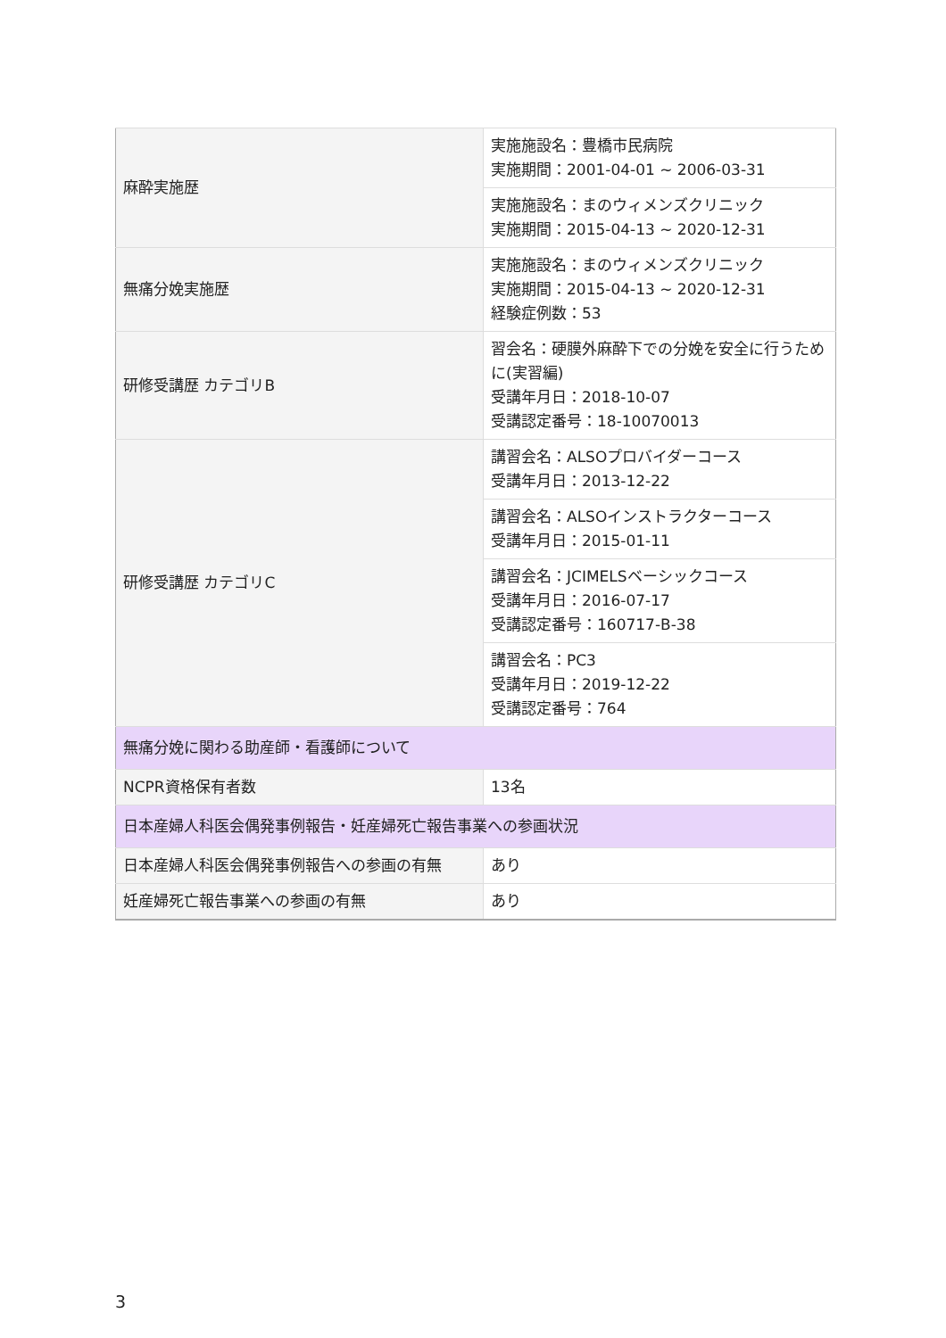| 麻酔実施歴 | 実施施設名：豊橋市民病院 実施期間：2001-04-01 ~ 2006-03-31 |
| | 実施施設名：まのウィメンズクリニック 実施期間：2015-04-13 ~ 2020-12-31 |
| 無痛分娩実施歴 | 実施施設名：まのウィメンズクリニック 実施期間：2015-04-13 ~ 2020-12-31 経験症例数：53 |
| 研修受講歴 カテゴリB | 習会名：硬膜外麻酔下での分娩を安全に行うために(実習編) 受講年月日：2018-10-07 受講認定番号：18-10070013 |
| 研修受講歴 カテゴリC | 講習会名：ALSOプロバイダーコース 受講年月日：2013-12-22 |
| | 講習会名：ALSOインストラクターコース 受講年月日：2015-01-11 |
| | 講習会名：JCIMELSベーシックコース 受講年月日：2016-07-17 受講認定番号：160717-B-38 |
| | 講習会名：PC3 受講年月日：2019-12-22 受講認定番号：764 |
| 無痛分娩に関わる助産師・看護師について | |
| NCPR資格保有者数 | 13名 |
| 日本産婦人科医会偶発事例報告・妊産婦死亡報告事業への参画状況 | |
| 日本産婦人科医会偶発事例報告への参画の有無 | あり |
| 妊産婦死亡報告事業への参画の有無 | あり |
3